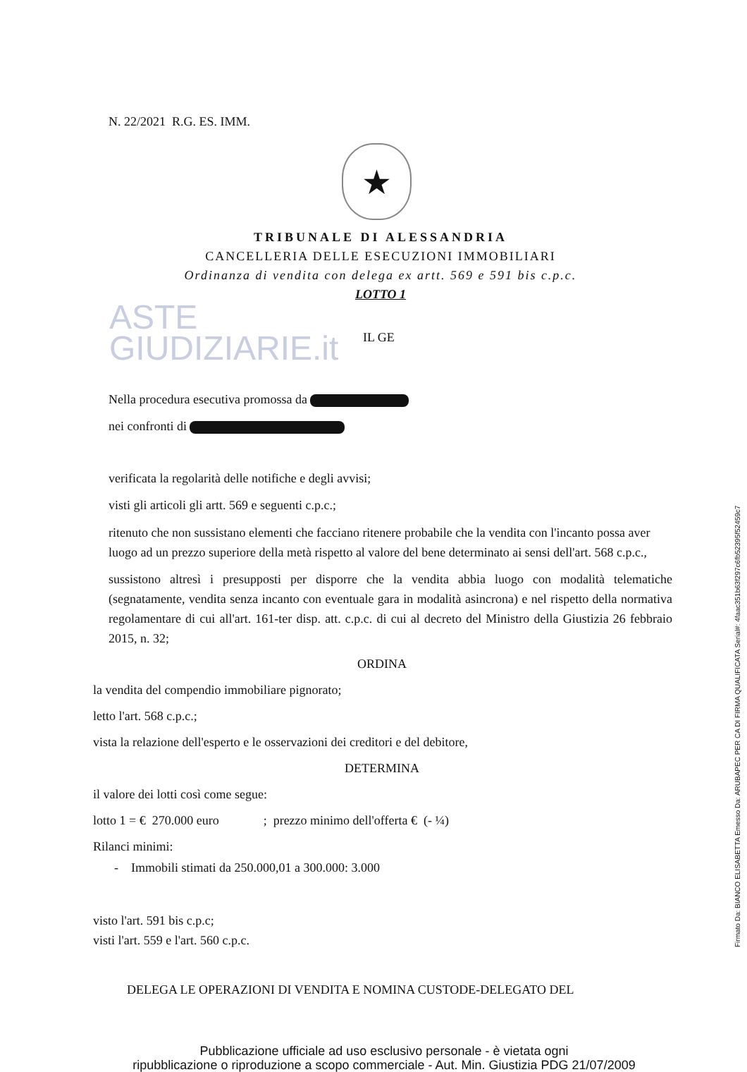N. 22/2021 R.G. ES. IMM.
★
TRIBUNALE DI ALESSANDRIA
CANCELLERIA DELLE ESECUZIONI IMMOBILIARI
Ordinanza di vendita con delega ex artt. 569 e 591 bis c.p.c.
LOTTO 1
ASTE
GIUDIZIARIE.it
IL GE
Nella procedura esecutiva promossa da
nei confronti di
verificata la regolarità delle notifiche e degli avvisi;
visti gli articoli gli artt. 569 e seguenti c.p.c.;
ritenuto che non sussistano elementi che facciano ritenere probabile che la vendita con l'incanto possa aver luogo ad un prezzo superiore della metà rispetto al valore del bene determinato ai sensi dell'art. 568 c.p.c.,
sussistono altresì i presupposti per disporre che la vendita abbia luogo con modalità telematiche (segnatamente, vendita senza incanto con eventuale gara in modalità asincrona) e nel rispetto della normativa regolamentare di cui all'art. 161-ter disp. att. c.p.c. di cui al decreto del Ministro della Giustizia 26 febbraio 2015, n. 32;
ORDINA
la vendita del compendio immobiliare pignorato;
letto l'art. 568 c.p.c.;
vista la relazione dell'esperto e le osservazioni dei creditori e del debitore,
DETERMINA
il valore dei lotti così come segue:
lotto 1 = € 270.000 euro ; prezzo minimo dell'offerta € (- ¼)
Rilanci minimi:
- Immobili stimati da 250.000,01 a 300.000: 3.000
visto l'art. 591 bis c.p.c;
visti l'art. 559 e l'art. 560 c.p.c.
DELEGA LE OPERAZIONI DI VENDITA E NOMINA CUSTODE-DELEGATO DEL
Pubblicazione ufficiale ad uso esclusivo personale - è vietata ogni
ripubblicazione o riproduzione a scopo commerciale - Aut. Min. Giustizia PDG 21/07/2009
Firmato Da: BIANCO ELISABETTA Emesso Da: ARUBAPEC PER CA DI FIRMA QUALIFICATA Serial#: 4faac351b63f297c6fb52395f52459c7